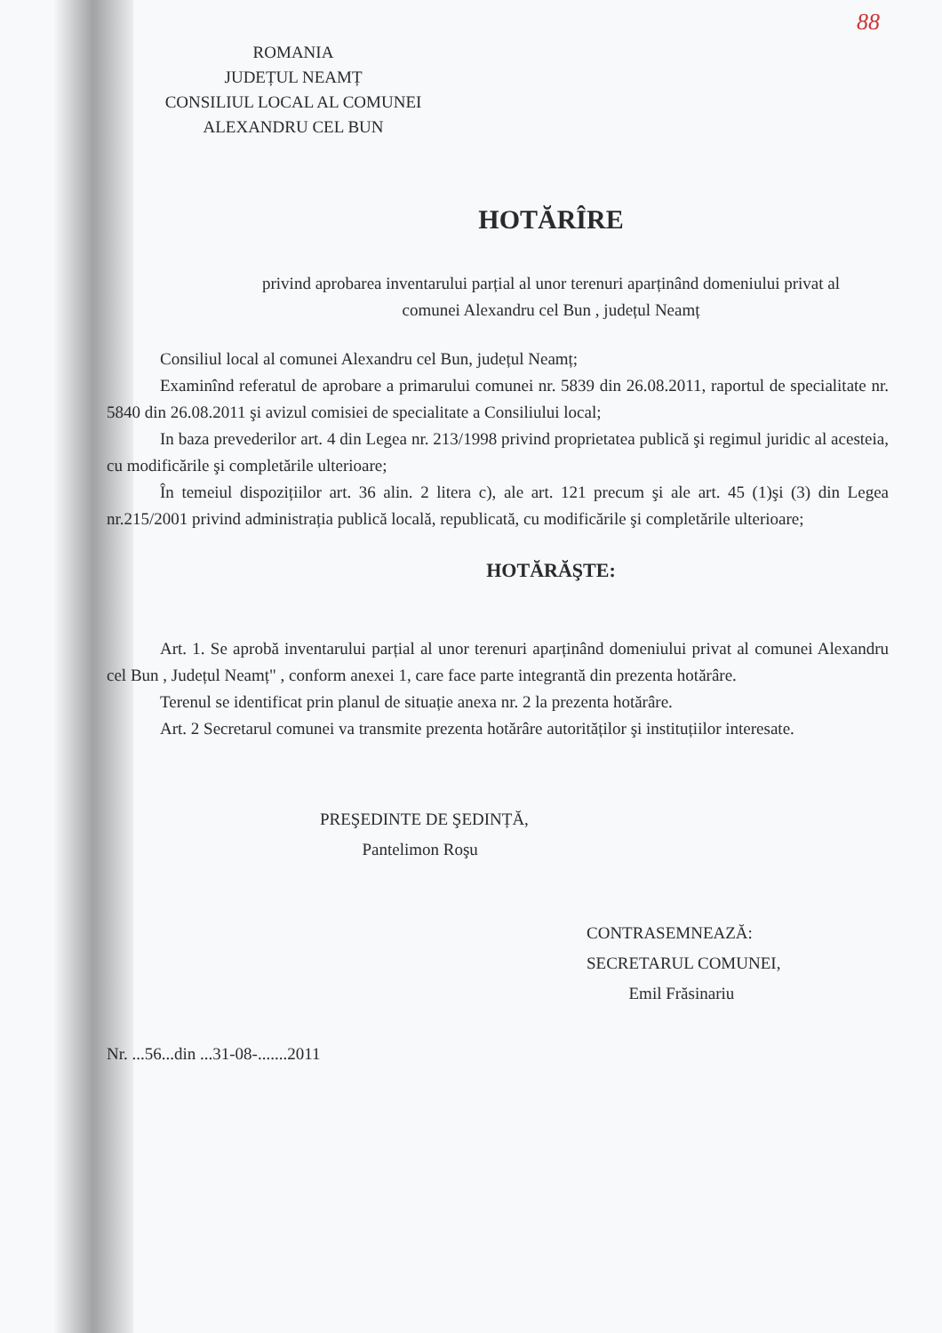88
ROMANIA
JUDEȚUL NEAMȚ
CONSILIUL LOCAL AL COMUNEI
ALEXANDRU CEL BUN
HOTĂRÎRE
privind aprobarea inventarului parțial al unor terenuri aparținând domeniului privat al
comunei Alexandru cel Bun , județul Neamț
Consiliul local al comunei Alexandru cel Bun, județul Neamț;
Examinînd referatul de aprobare a primarului comunei nr. 5839 din 26.08.2011, raportul de specialitate nr. 5840 din 26.08.2011 şi avizul comisiei de specialitate a Consiliului local;
In baza prevederilor art. 4 din Legea nr. 213/1998 privind proprietatea publică şi regimul juridic al acesteia, cu modificările şi completările ulterioare;
În temeiul dispozițiilor art. 36 alin. 2 litera c), ale art. 121 precum şi ale art. 45 (1)şi (3) din Legea nr.215/2001 privind administrația publică locală, republicată, cu modificările şi completările ulterioare;
HOTĂRĂŞTE:
Art. 1. Se aprobă inventarului parțial al unor terenuri aparținând domeniului privat al comunei Alexandru cel Bun , Județul Neamț" , conform anexei 1, care face parte integrantă din prezenta hotărâre.
Terenul se identificat prin planul de situație anexa nr. 2 la prezenta hotărâre.
Art. 2 Secretarul comunei va transmite prezenta hotărâre autorităților şi instituțiilor interesate.
PREŞEDINTE DE ŞEDINȚĂ,
Pantelimon Roşu
CONTRASEMNEAZĂ:
SECRETARUL COMUNEI,
Emil Frăsinariu
Nr. ...56...din ...31-08-.......2011